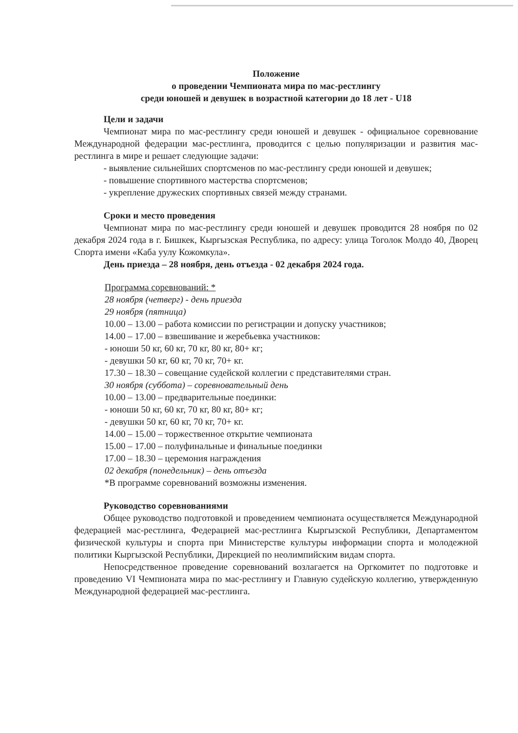Положение
о проведении Чемпионата мира по мас-рестлингу
среди юношей и девушек в возрастной категории до 18 лет - U18
Цели и задачи
Чемпионат мира по мас-рестлингу среди юношей и девушек - официальное соревнование Международной федерации мас-рестлинга, проводится с целью популяризации и развития мас-рестлинга в мире и решает следующие задачи:
- выявление сильнейших спортсменов по мас-рестлингу среди юношей и девушек;
- повышение спортивного мастерства спортсменов;
- укрепление дружеских спортивных связей между странами.
Сроки и место проведения
Чемпионат мира по мас-рестлингу среди юношей и девушек проводится 28 ноября по 02 декабря 2024 года в г. Бишкек, Кыргызская Республика, по адресу: улица Тоголок Молдо 40, Дворец Спорта имени «Каба уулу Кожомкула».
День приезда – 28 ноября, день отъезда - 02 декабря 2024 года.
Программа соревнований: *
28 ноября (четверг) - день приезда
29 ноября (пятница)
10.00 – 13.00 – работа комиссии по регистрации и допуску участников;
14.00 – 17.00 – взвешивание и жеребьевка участников:
- юноши 50 кг, 60 кг, 70 кг, 80 кг, 80+ кг;
- девушки 50 кг, 60 кг, 70 кг, 70+ кг.
17.30 – 18.30 – совещание судейской коллегии с представителями стран.
30 ноября (суббота) – соревновательный день
10.00 – 13.00 – предварительные поединки:
- юноши 50 кг, 60 кг, 70 кг, 80 кг, 80+ кг;
- девушки 50 кг, 60 кг, 70 кг, 70+ кг.
14.00 – 15.00 – торжественное открытие чемпионата
15.00 – 17.00 – полуфинальные и финальные поединки
17.00 – 18.30 – церемония награждения
02 декабря (понедельник) – день отъезда
*В программе соревнований возможны изменения.
Руководство соревнованиями
Общее руководство подготовкой и проведением чемпионата осуществляется Международной федерацией мас-рестлинга, Федерацией мас-рестлинга Кыргызской Республики, Департаментом физической культуры и спорта при Министерстве культуры информации спорта и молодежной политики Кыргызской Республики, Дирекцией по неолимпийским видам спорта.
Непосредственное проведение соревнований возлагается на Оргкомитет по подготовке и проведению VI Чемпионата мира по мас-рестлингу и Главную судейскую коллегию, утвержденную Международной федерацией мас-рестлинга.